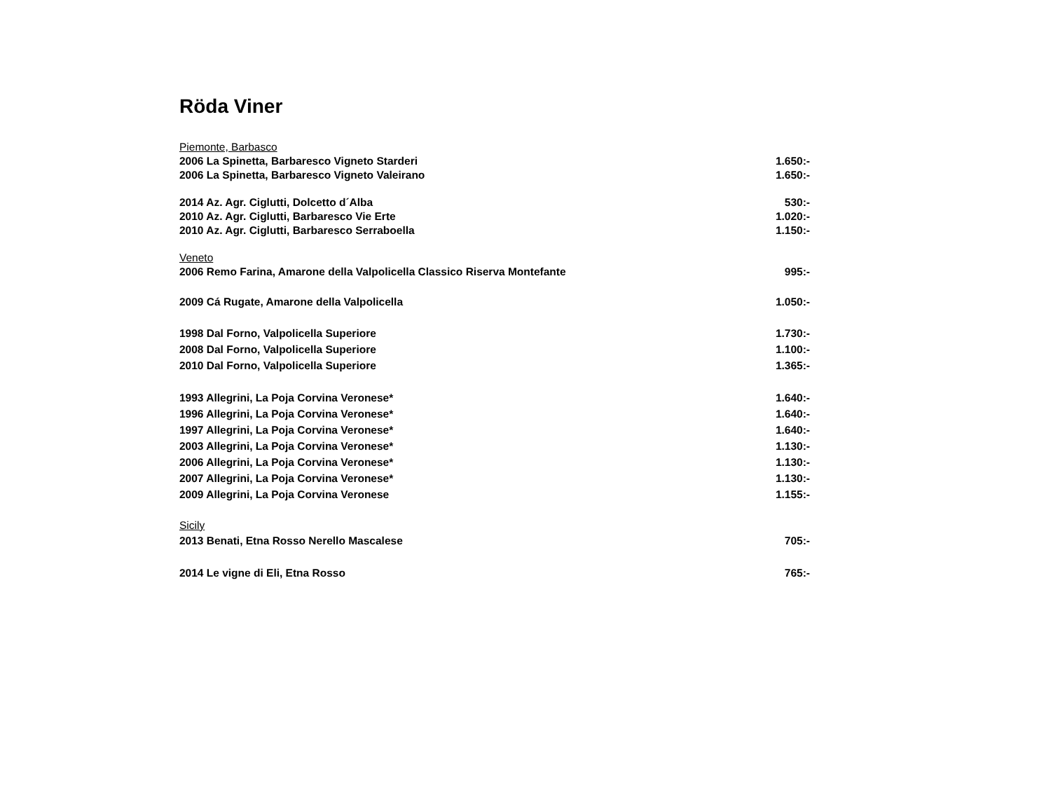Röda Viner
| Piemonte, Barbasco | |
| 2006 La Spinetta, Barbaresco Vigneto Starderi | 1.650:- |
| 2006 La Spinetta, Barbaresco Vigneto Valeirano | 1.650:- |
| 2014 Az. Agr. Ciglutti, Dolcetto d´Alba | 530:- |
| 2010 Az. Agr. Ciglutti, Barbaresco Vie Erte | 1.020:- |
| 2010 Az. Agr. Ciglutti, Barbaresco Serraboella | 1.150:- |
| Veneto | |
| 2006 Remo Farina, Amarone della Valpolicella Classico Riserva Montefante | 995:- |
| 2009 Cá Rugate, Amarone della Valpolicella | 1.050:- |
| 1998 Dal Forno, Valpolicella Superiore | 1.730:- |
| 2008 Dal Forno, Valpolicella Superiore | 1.100:- |
| 2010 Dal Forno, Valpolicella Superiore | 1.365:- |
| 1993 Allegrini, La Poja Corvina Veronese* | 1.640:- |
| 1996 Allegrini, La Poja Corvina Veronese* | 1.640:- |
| 1997 Allegrini, La Poja Corvina Veronese* | 1.640:- |
| 2003 Allegrini, La Poja Corvina Veronese* | 1.130:- |
| 2006 Allegrini, La Poja Corvina Veronese* | 1.130:- |
| 2007 Allegrini, La Poja Corvina Veronese* | 1.130:- |
| 2009 Allegrini, La Poja Corvina Veronese | 1.155:- |
| Sicily | |
| 2013 Benati, Etna Rosso Nerello Mascalese | 705:- |
| 2014 Le vigne di Eli, Etna Rosso | 765:- |